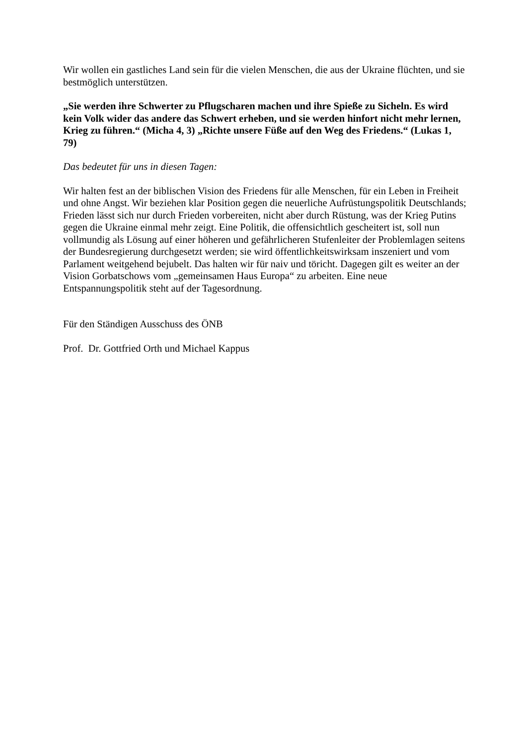Wir wollen ein gastliches Land sein für die vielen Menschen, die aus der Ukraine flüchten, und sie bestmöglich unterstützen.
„Sie werden ihre Schwerter zu Pflugscharen machen und ihre Spieße zu Sicheln. Es wird kein Volk wider das andere das Schwert erheben, und sie werden hinfort nicht mehr lernen, Krieg zu führen.“ (Micha 4, 3) „Richte unsere Füße auf den Weg des Friedens.“ (Lukas 1, 79)
Das bedeutet für uns in diesen Tagen:
Wir halten fest an der biblischen Vision des Friedens für alle Menschen, für ein Leben in Freiheit und ohne Angst. Wir beziehen klar Position gegen die neuerliche Aufrüstungspolitik Deutschlands; Frieden lässt sich nur durch Frieden vorbereiten, nicht aber durch Rüstung, was der Krieg Putins gegen die Ukraine einmal mehr zeigt. Eine Politik, die offensichtlich gescheitert ist, soll nun vollmundig als Lösung auf einer höheren und gefährlicheren Stufenleiter der Problemlagen seitens der Bundesregierung durchgesetzt werden; sie wird öffentlichkeitswirksam inszeniert und vom Parlament weitgehend bejubelt. Das halten wir für naiv und töricht. Dagegen gilt es weiter an der Vision Gorbatschows vom „gemeinsamen Haus Europa“ zu arbeiten. Eine neue Entspannungspolitik steht auf der Tagesordnung.
Für den Ständigen Ausschuss des ÖNB
Prof. Dr. Gottfried Orth und Michael Kappus